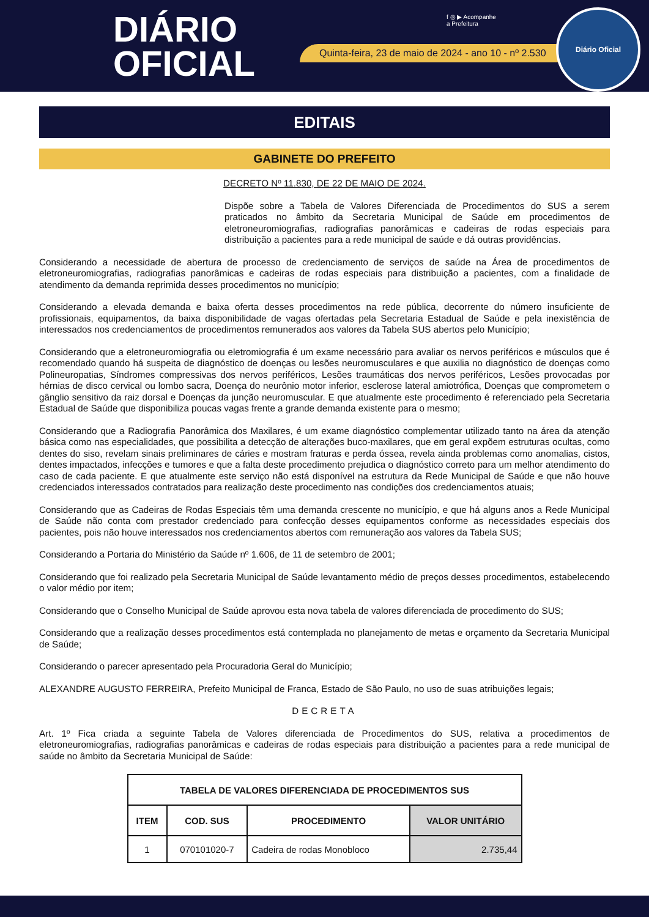DIÁRIO
OFICIAL
f ◎ ▶ Acompanhe
a Prefeitura
Quinta-feira, 23 de maio de 2024 - ano 10 - nº 2.530
Diário Oficial
EDITAIS
GABINETE DO PREFEITO
DECRETO Nº 11.830, DE 22 DE MAIO DE 2024.
Dispõe sobre a Tabela de Valores Diferenciada de Procedimentos do SUS a serem praticados no âmbito da Secretaria Municipal de Saúde em procedimentos de eletroneuromiografias, radiografias panorâmicas e cadeiras de rodas especiais para distribuição a pacientes para a rede municipal de saúde e dá outras providências.
Considerando a necessidade de abertura de processo de credenciamento de serviços de saúde na Área de procedimentos de eletroneuromiografias, radiografias panorâmicas e cadeiras de rodas especiais para distribuição a pacientes, com a finalidade de atendimento da demanda reprimida desses procedimentos no município;
Considerando a elevada demanda e baixa oferta desses procedimentos na rede pública, decorrente do número insuficiente de profissionais, equipamentos, da baixa disponibilidade de vagas ofertadas pela Secretaria Estadual de Saúde e pela inexistência de interessados nos credenciamentos de procedimentos remunerados aos valores da Tabela SUS abertos pelo Município;
Considerando que a eletroneuromiografia ou eletromiografia é um exame necessário para avaliar os nervos periféricos e músculos que é recomendado quando há suspeita de diagnóstico de doenças ou lesões neuromusculares e que auxilia no diagnóstico de doenças como Polineuropatias, Síndromes compressivas dos nervos periféricos, Lesões traumáticas dos nervos periféricos, Lesões provocadas por hérnias de disco cervical ou lombo sacra, Doença do neurônio motor inferior, esclerose lateral amiotrófica, Doenças que comprometem o gânglio sensitivo da raiz dorsal e Doenças da junção neuromuscular. E que atualmente este procedimento é referenciado pela Secretaria Estadual de Saúde que disponibiliza poucas vagas frente a grande demanda existente para o mesmo;
Considerando que a Radiografia Panorâmica dos Maxilares, é um exame diagnóstico complementar utilizado tanto na área da atenção básica como nas especialidades, que possibilita a detecção de alterações buco-maxilares, que em geral expõem estruturas ocultas, como dentes do siso, revelam sinais preliminares de cáries e mostram fraturas e perda óssea, revela ainda problemas como anomalias, cistos, dentes impactados, infecções e tumores e que a falta deste procedimento prejudica o diagnóstico correto para um melhor atendimento do caso de cada paciente. E que atualmente este serviço não está disponível na estrutura da Rede Municipal de Saúde e que não houve credenciados interessados contratados para realização deste procedimento nas condições dos credenciamentos atuais;
Considerando que as Cadeiras de Rodas Especiais têm uma demanda crescente no município, e que há alguns anos a Rede Municipal de Saúde não conta com prestador credenciado para confecção desses equipamentos conforme as necessidades especiais dos pacientes, pois não houve interessados nos credenciamentos abertos com remuneração aos valores da Tabela SUS;
Considerando a Portaria do Ministério da Saúde nº 1.606, de 11 de setembro de 2001;
Considerando que foi realizado pela Secretaria Municipal de Saúde levantamento médio de preços desses procedimentos, estabelecendo o valor médio por item;
Considerando que o Conselho Municipal de Saúde aprovou esta nova tabela de valores diferenciada de procedimento do SUS;
Considerando que a realização desses procedimentos está contemplada no planejamento de metas e orçamento da Secretaria Municipal de Saúde;
Considerando o parecer apresentado pela Procuradoria Geral do Município;
ALEXANDRE AUGUSTO FERREIRA, Prefeito Municipal de Franca, Estado de São Paulo, no uso de suas atribuições legais;
DECRETA
Art. 1º Fica criada a seguinte Tabela de Valores diferenciada de Procedimentos do SUS, relativa a procedimentos de eletroneuromiografias, radiografias panorâmicas e cadeiras de rodas especiais para distribuição a pacientes para a rede municipal de saúde no âmbito da Secretaria Municipal de Saúde:
| TABELA DE VALORES DIFERENCIADA DE PROCEDIMENTOS SUS | | | |
| --- | --- | --- | --- |
| ITEM | COD. SUS | PROCEDIMENTO | VALOR UNITÁRIO |
| 1 | 070101020-7 | Cadeira de rodas Monobloco | 2.735,44 |